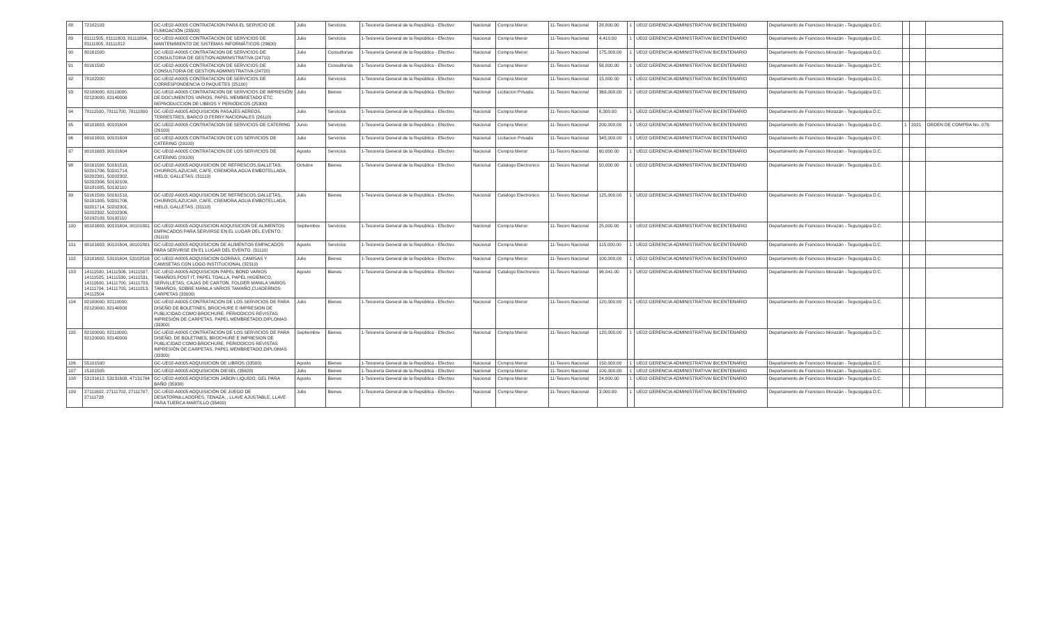| 88 | 72102103 | GC-UE02-A0005 CONTRATACION PARA EL SERVICIO DE FUMIGACIÓN (23500) | Julio | Servicios | 1-Tesorería General de la República - Efectivo | Nacional | Compra Menor | 11-Tesoro Nacional | 28,800.00 | 1 | UE02 GERENCIA ADMINISTRATIVA/ BICENTENARIO | Departamento de Francisco Morazán - Tegucigalpa D.C. | | | |
| 89 | 81111505, 81111803, 81111804, 81111805, 81111812 | GC-UE02-A0005 CONTRATACION DE SERVICIOS DE MANTENIMIENTO DE SISTEMAS INFORMÁTICOS (23600) | Julio | Servicios | 1-Tesorería General de la República - Efectivo | Nacional | Compra Menor | 11-Tesoro Nacional | 4,410.00 | 1 | UE02 GERENCIA ADMINISTRATIVA/ BICENTENARIO | Departamento de Francisco Morazán - Tegucigalpa D.C. | | | |
| 90 | 80161500 | GC-UE02-A0005 CONTRATACION DE SERVICIOS DE CONSULTORIA DE GESTION ADMINISTRATIVA (24710) | Julio | Consultorías | 1-Tesorería General de la República - Efectivo | Nacional | Compra Menor | 11-Tesoro Nacional | 175,000.00 | 1 | UE02 GERENCIA ADMINISTRATIVA/ BICENTENARIO | Departamento de Francisco Morazán - Tegucigalpa D.C. | | | |
| 91 | 80161500 | GC-UE02-A0005 CONTRATACION DE SERVICIOS DE CONSULTORIA DE GESTION ADMINISTRATIVA (24720) | Julio | Consultorías | 1-Tesorería General de la República - Efectivo | Nacional | Compra Menor | 11-Tesoro Nacional | 56,000.00 | 1 | UE02 GERENCIA ADMINISTRATIVA/ BICENTENARIO | Departamento de Francisco Morazán - Tegucigalpa D.C. | | | |
| 92 | 78102200 | GC-UE02-A0005 CONTRATACION DE SERVICIOS DE CORRESPONDENCIA O PAQUETES (25100) | Julio | Servicios | 1-Tesorería General de la República - Efectivo | Nacional | Compra Menor | 11-Tesoro Nacional | 15,000.00 | 1 | UE02 GERENCIA ADMINISTRATIVA/ BICENTENARIO | Departamento de Francisco Morazán - Tegucigalpa D.C. | | | |
| 93 | 82100000, 82110000, 82120000, 82140000 | GC-UE02-A0005 CONTRATACION DE SERVICIOS DE IMPRESIÓN DE DOCUMENTOS VARIOS, PAPEL MEMBRETADO ETC. REPRODUCCION DE LIBROS Y PERIODICOS (25300) | Julio | Bienes | 1-Tesorería General de la República - Efectivo | Nacional | Licitacion Privada | 11-Tesoro Nacional | 369,000.00 | 1 | UE02 GERENCIA ADMINISTRATIVA/ BICENTENARIO | Departamento de Francisco Morazán - Tegucigalpa D.C. | | | |
| 94 | 78111500, 78111700, 78111800 | GC-UE02-A0005 ADQUISICION PASAJES AEREOS, TERRESTRES, BARCO O FERRY NACIONALES (26110) | Julio | Servicios | 1-Tesorería General de la República - Efectivo | Nacional | Compra Menor | 11-Tesoro Nacional | 6,300.00 | 1 | UE02 GERENCIA ADMINISTRATIVA/ BICENTENARIO | Departamento de Francisco Morazán - Tegucigalpa D.C. | | | |
| 95 | 90101603, 90101604 | GC-UE02-A0005 CONTRATACION DE SERVICIOS DE CATERING (29100) | Junio | Servicios | 1-Tesorería General de la República - Efectivo | Nacional | Compra Menor | 11-Tesoro Nacional | 200,000.00 | 1 | UE02 GERENCIA ADMINISTRATIVA/ BICENTENARIO | Departamento de Francisco Morazán - Tegucigalpa D.C. | 1 | 2021 | ORDEN DE COMPRA No. 078- |
| 96 | 90101603, 90101604 | GC-UE02-A0005 CONTRATACION DE LOS SERVICIOS DE CATERING (29100) | Julio | Servicios | 1-Tesorería General de la República - Efectivo | Nacional | Licitacion Privada | 11-Tesoro Nacional | 345,000.00 | 1 | UE02 GERENCIA ADMINISTRATIVA/ BICENTENARIO | Departamento de Francisco Morazán - Tegucigalpa D.C. | | | |
| 97 | 90101603, 90101604 | GC-UE02-A0005 CONTRATACION DE LOS SERVICIOS DE CATERING (29100) | Agosto | Servicios | 1-Tesorería General de la República - Efectivo | Nacional | Compra Menor | 11-Tesoro Nacional | 60,000.00 | 1 | UE02 GERENCIA ADMINISTRATIVA/ BICENTENARIO | Departamento de Francisco Morazán - Tegucigalpa D.C. | | | |
| 98 | 50161509, 50161510, 50201706, 50201714, 50202301, 50202302, 50202306, 50192109, 50181905, 50192110 | GC-UE02-A0005 ADQUISICION DE REFRESCOS,GALLETAS, CHURROS,AZUCAR, CAFE, CREMORA,AGUA EMBOTELLADA, HIELO, GALLETAS, (31110) | Octubre | Bienes | 1-Tesorería General de la República - Efectivo | Nacional | Catalogo Electronico | 11-Tesoro Nacional | 50,000.00 | 1 | UE02 GERENCIA ADMINISTRATIVA/ BICENTENARIO | Departamento de Francisco Morazán - Tegucigalpa D.C. | | | |
| 99 | 50161509, 50161510, 50181905, 50201706, 50201714, 50202301, 50202302, 50202306, 50192109, 50192110 | GC-UE02-A0005 ADQUISICION DE REFRESCOS,GALLETAS, CHURROS,AZUCAR, CAFE, CREMORA,AGUA EMBOTELLADA, HIELO, GALLETAS, (31110) | Julio | Bienes | 1-Tesorería General de la República - Efectivo | Nacional | Catalogo Electronico | 11-Tesoro Nacional | 125,000.00 | 1 | UE02 GERENCIA ADMINISTRATIVA/ BICENTENARIO | Departamento de Francisco Morazán - Tegucigalpa D.C. | | | |
| 100 | 90101603, 90101604, 90101801 | GC-UE02-A0005 ADQUISICION ADQUISICION DE ALIMENTOS EMPACADOS PARA SERVIRSE EN EL LUGAR DEL EVENTO.(31110) | Septiembre | Servicios | 1-Tesorería General de la República - Efectivo | Nacional | Compra Menor | 11-Tesoro Nacional | 25,000.00 | 1 | UE02 GERENCIA ADMINISTRATIVA/ BICENTENARIO | Departamento de Francisco Morazán - Tegucigalpa D.C. | | | |
| 101 | 90101603, 90101604, 90101801 | GC-UE02-A0005 ADQUISICION DE ALIMENTOS EMPACADOS PARA SERVIRSE EN EL LUGAR DEL EVENTO. (31110) | Agosto | Servicios | 1-Tesorería General de la República - Efectivo | Nacional | Compra Menor | 11-Tesoro Nacional | 115,000.00 | 1 | UE02 GERENCIA ADMINISTRATIVA/ BICENTENARIO | Departamento de Francisco Morazán - Tegucigalpa D.C. | | | |
| 102 | 53101602, 53101604, 53102516 | GC-UE02-A0005 ADQUISICION GORRAS, CAMISAS Y CAMISETAS CON LOGO INSTITUCIONAL (32310) | Julio | Bienes | 1-Tesorería General de la República - Efectivo | Nacional | Compra Menor | 11-Tesoro Nacional | 100,000.00 | 1 | UE02 GERENCIA ADMINISTRATIVA/ BICENTENARIO | Departamento de Francisco Morazán - Tegucigalpa D.C. | | | |
| 103 | 14111500, 14111506, 14111507, 14111525, 14111530, 14111531, 14111600, 14111700, 14111703, 14111704, 14111705, 14111813, 24112504 | GC-UE02-A0005 ADQUISICION PAPEL BOND VARIOS TAMAÑOS,POST IT, PAPEL TOALLA, PAPEL HIGIENICO, SERVILLETAS, CAJAS DE CARTON, FOLDER MANILA VARIOS TAMAÑOS, SOBRE MANILA VARIOS TAMAÑO,CUADERNOS CARPETAS (33100) | Agosto | Bienes | 1-Tesorería General de la República - Efectivo | Nacional | Catalogo Electronico | 11-Tesoro Nacional | 96,041.00 | 1 | UE02 GERENCIA ADMINISTRATIVA/ BICENTENARIO | Departamento de Francisco Morazán - Tegucigalpa D.C. | | | |
| 104 | 82100000, 82110000, 82120000, 82140000 | GC-UE02-A0005 CONTRATACION DE LOS SERVICIOS DE PARA DISEÑO DE BOLETINES, BROCHURE E IMPRESION DE PUBLICIDAD COMO BROCHURE, PERIODICOS REVISTAS IMPRESIÓN DE CARPETAS, PAPEL MEMBRETADO,DIPLOMAS (33300) | Julio | Bienes | 1-Tesorería General de la República - Efectivo | Nacional | Compra Menor | 11-Tesoro Nacional | 120,000.00 | 1 | UE02 GERENCIA ADMINISTRATIVA/ BICENTENARIO | Departamento de Francisco Morazán - Tegucigalpa D.C. | | | |
| 105 | 82100000, 82110000, 82120000, 82140000 | GC-UE02-A0005 CONTRATACION DE LOS SERVICIOS DE PARA DISEÑO, DE BOLETINES, BROCHURE E IMPRESION DE PUBLICIDAD COMO BROCHURE, PERIODICOS REVISTAS IMPRESIÓN DE CARPETAS, PAPEL MEMBRETADO,DIPLOMAS (33300) | Septiembre | Bienes | 1-Tesorería General de la República - Efectivo | Nacional | Compra Menor | 11-Tesoro Nacional | 120,000.00 | 1 | UE02 GERENCIA ADMINISTRATIVA/ BICENTENARIO | Departamento de Francisco Morazán - Tegucigalpa D.C. | | | |
| 106 | 55101500 | GC-UE02-A0005 ADQUISICION DE LIBROS (33500) | Agosto | Bienes | 1-Tesorería General de la República - Efectivo | Nacional | Compra Menor | 11-Tesoro Nacional | 150,000.00 | 1 | UE02 GERENCIA ADMINISTRATIVA/ BICENTENARIO | Departamento de Francisco Morazán - Tegucigalpa D.C. | | | |
| 107 | 15101505 | GC-UE02-A0005 ADQUISICION DIESEL (35620) | Julio | Bienes | 1-Tesorería General de la República - Efectivo | Nacional | Compra Menor | 11-Tesoro Nacional | 100,000.00 | 1 | UE02 GERENCIA ADMINISTRATIVA/ BICENTENARIO | Departamento de Francisco Morazán - Tegucigalpa D.C. | | | |
| 108 | 53131612, 53131608, 47131704 | GC-UE02-A0005 ADQUISICION JABON LIQUIDO, GEL PARA BAÑO (35930) | Agosto | Bienes | 1-Tesorería General de la República - Efectivo | Nacional | Compra Menor | 11-Tesoro Nacional | 24,000.00 | 1 | UE02 GERENCIA ADMINISTRATIVA/ BICENTENARIO | Departamento de Francisco Morazán - Tegucigalpa D.C. | | | |
| 109 | 27111602, 27111702, 27111707, 27111728 | GC-UE02-A0005 ADQUISICIÓN DE JUEGO DE DESATORNILLADORES, TENAZA, , LLAVE AJUSTABLE, LLAVE PARA TUERCA MARTILLO (35400) | Julio | Bienes | 1-Tesorería General de la República - Efectivo | Nacional | Compra Menor | 11-Tesoro Nacional | 3,000.00 | 1 | UE02 GERENCIA ADMINISTRATIVA/ BICENTENARIO | Departamento de Francisco Morazán - Tegucigalpa D.C. | | | |